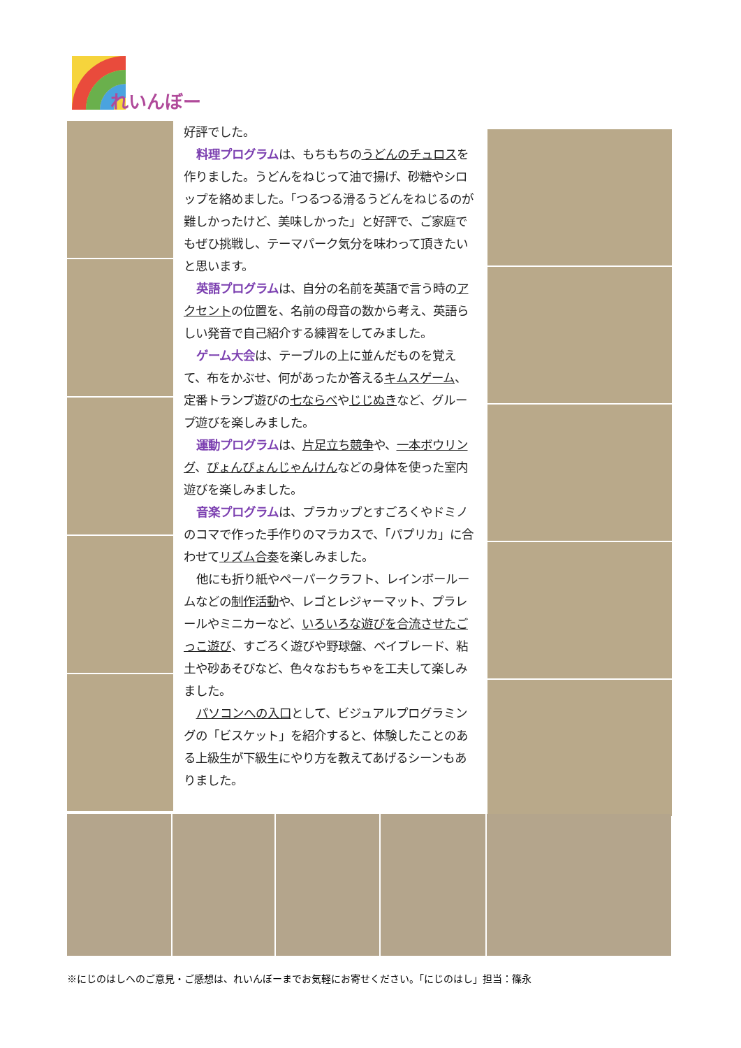れいんぼー
好評でした。
料理プログラムは、もちもちのうどんのチュロスを作りました。うどんをねじって油で揚げ、砂糖やシロップを絡めました。「つるつる滑るうどんをねじるのが難しかったけど、美味しかった」と好評で、ご家庭でもぜひ挑戦し、テーマパーク気分を味わって頂きたいと思います。
英語プログラムは、自分の名前を英語で言う時のアクセントの位置を、名前の母音の数から考え、英語らしい発音で自己紹介する練習をしてみました。
ゲーム大会は、テーブルの上に並んだものを覚えて、布をかぶせ、何があったか答えるキムスゲーム、定番トランプ遊びの七ならべやじじぬきなど、グループ遊びを楽しみました。
運動プログラムは、片足立ち競争や、一本ボウリング、ぴょんぴょんじゃんけんなどの身体を使った室内遊びを楽しみました。
音楽プログラムは、プラカップとすごろくやドミノのコマで作った手作りのマラカスで、「パプリカ」に合わせてリズム合奏を楽しみました。
他にも折り紙やペーパークラフト、レインボールームなどの制作活動や、レゴとレジャーマット、プラレールやミニカーなど、いろいろな遊びを合流させたごっこ遊び、すごろく遊びや野球盤、ベイブレード、粘土や砂あそびなど、色々なおもちゃを工夫して楽しみました。
パソコンへの入口として、ビジュアルプログラミングの「ビスケット」を紹介すると、体験したことのある上級生が下級生にやり方を教えてあげるシーンもありました。
※にじのはしへのご意見・ご感想は、れいんぼーまでお気軽にお寄せください。「にじのはし」担当：篠永